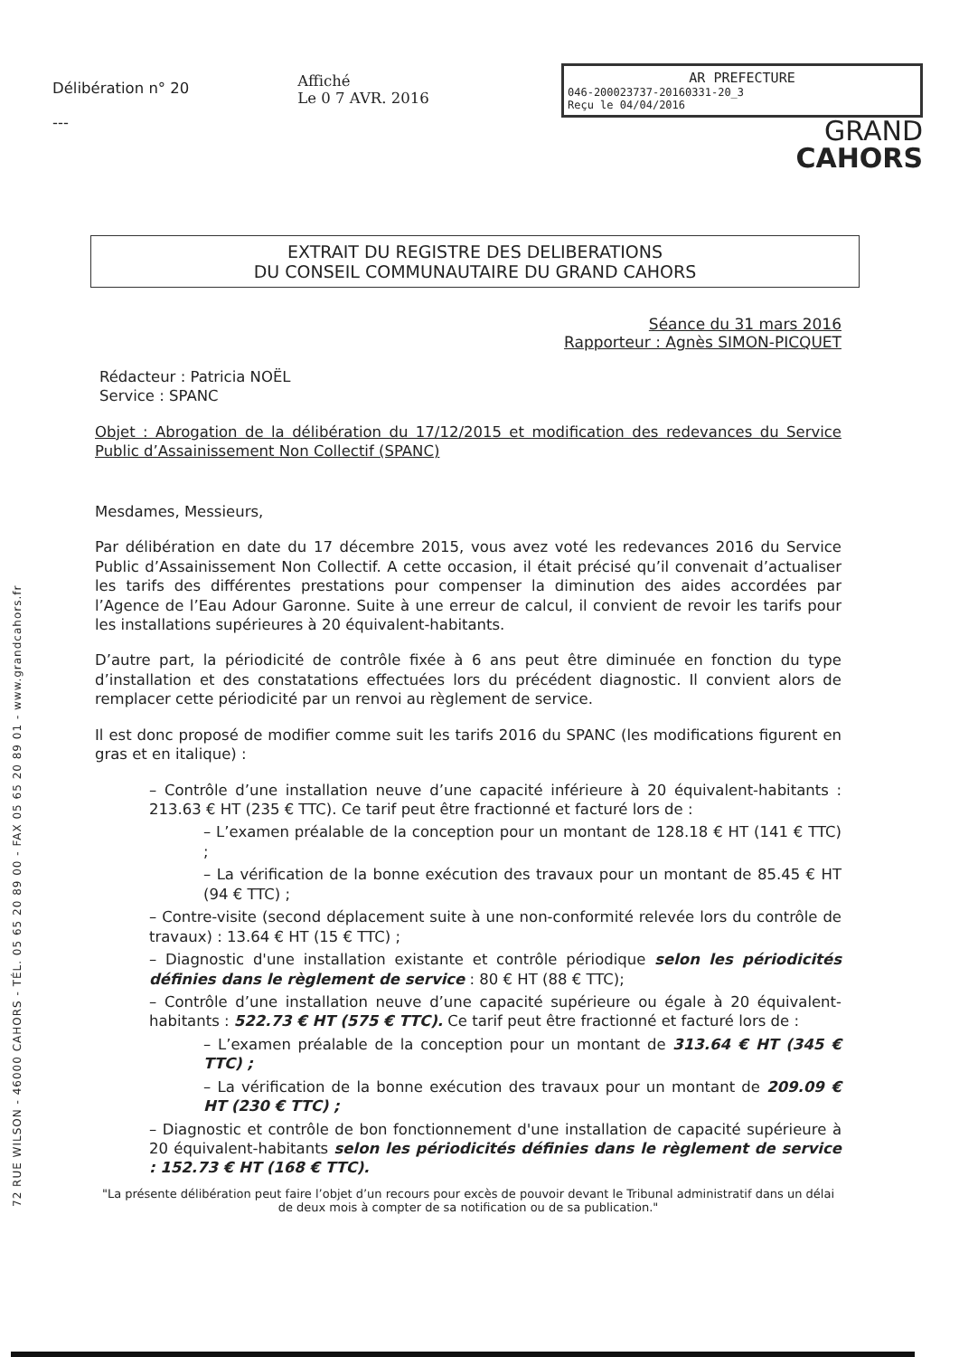72 RUE WILSON - 46000 CAHORS - TÉL. 05 65 20 89 00 - FAX 05 65 20 89 01 - www.grandcahors.fr
Délibération n° 20
---
Affiché
Le 0 7 AVR. 2016
AR PREFECTURE
046-200023737-20160331-20_3
Reçu le 04/04/2016
GRAND
CAHORS
EXTRAIT DU REGISTRE DES DELIBERATIONS
DU CONSEIL COMMUNAUTAIRE DU GRAND CAHORS
Séance du 31 mars 2016
Rapporteur : Agnès SIMON-PICQUET
Rédacteur : Patricia NOËL
Service : SPANC
Objet : Abrogation de la délibération du 17/12/2015 et modification des redevances du Service Public d’Assainissement Non Collectif (SPANC)
Mesdames, Messieurs,
Par délibération en date du 17 décembre 2015, vous avez voté les redevances 2016 du Service Public d’Assainissement Non Collectif. A cette occasion, il était précisé qu’il convenait d’actualiser les tarifs des différentes prestations pour compenser la diminution des aides accordées par l’Agence de l’Eau Adour Garonne. Suite à une erreur de calcul, il convient de revoir les tarifs pour les installations supérieures à 20 équivalent-habitants.
D’autre part, la périodicité de contrôle fixée à 6 ans peut être diminuée en fonction du type d’installation et des constatations effectuées lors du précédent diagnostic. Il convient alors de remplacer cette périodicité par un renvoi au règlement de service.
Il est donc proposé de modifier comme suit les tarifs 2016 du SPANC (les modifications figurent en gras et en italique) :
– Contrôle d’une installation neuve d’une capacité inférieure à 20 équivalent-habitants : 213.63 € HT (235 € TTC). Ce tarif peut être fractionné et facturé lors de :
– L’examen préalable de la conception pour un montant de 128.18 € HT (141 € TTC) ;
– La vérification de la bonne exécution des travaux pour un montant de 85.45 € HT (94 € TTC) ;
– Contre-visite (second déplacement suite à une non-conformité relevée lors du contrôle de travaux) : 13.64 € HT (15 € TTC) ;
– Diagnostic d'une installation existante et contrôle périodique selon les périodicités définies dans le règlement de service : 80 € HT (88 € TTC);
– Contrôle d’une installation neuve d’une capacité supérieure ou égale à 20 équivalent-habitants : 522.73 € HT (575 € TTC). Ce tarif peut être fractionné et facturé lors de :
– L’examen préalable de la conception pour un montant de 313.64 € HT (345 € TTC) ;
– La vérification de la bonne exécution des travaux pour un montant de 209.09 € HT (230 € TTC) ;
– Diagnostic et contrôle de bon fonctionnement d'une installation de capacité supérieure à 20 équivalent-habitants selon les périodicités définies dans le règlement de service : 152.73 € HT (168 € TTC).
"La présente délibération peut faire l’objet d’un recours pour excès de pouvoir devant le Tribunal administratif dans un délai de deux mois à compter de sa notification ou de sa publication."